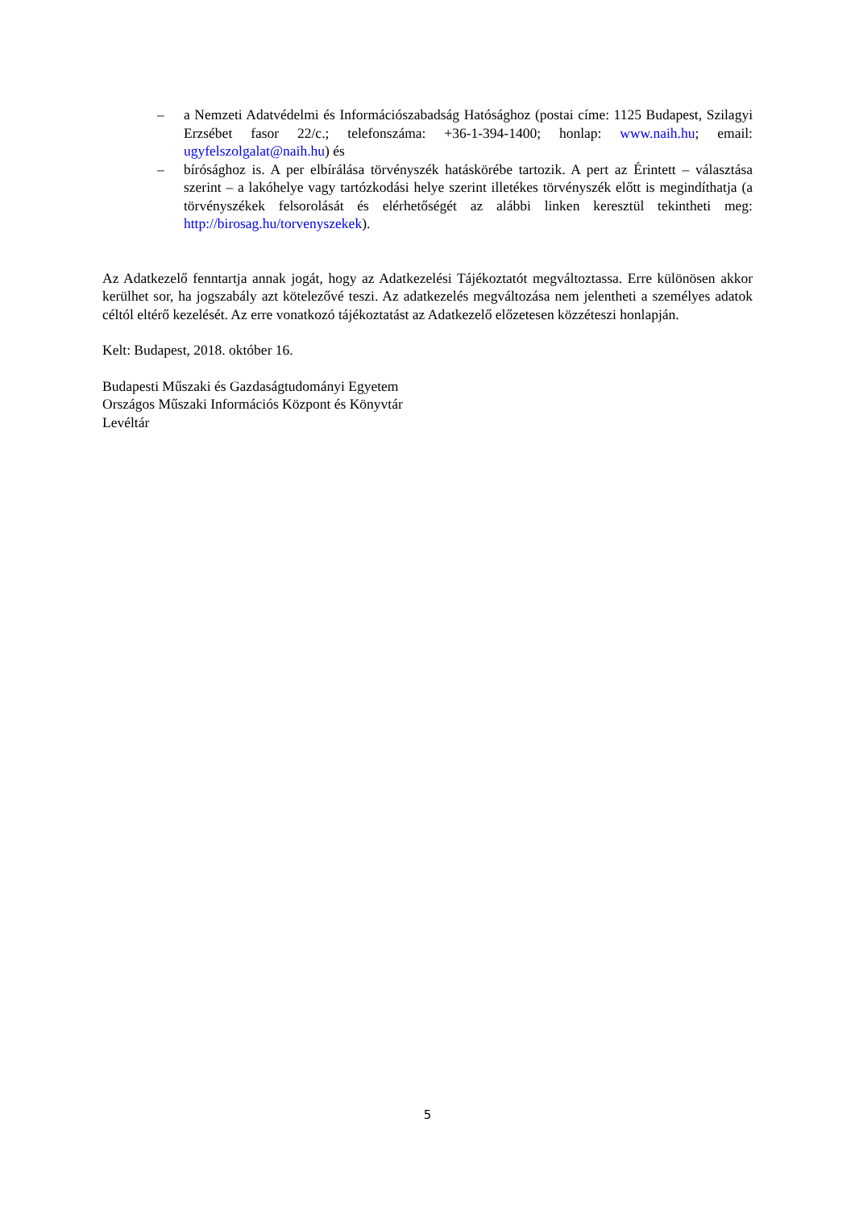– a Nemzeti Adatvédelmi és Információszabadság Hatósághoz (postai címe: 1125 Budapest, Szilagyi Erzsébet fasor 22/c.; telefonszáma: +36-1-394-1400; honlap: www.naih.hu; email: ugyfelszolgalat@naih.hu) és
– bírósághoz is. A per elbírálása törvényszék hatáskörébe tartozik. A pert az Érintett – választása szerint – a lakóhelye vagy tartózkodási helye szerint illetékes törvényszék előtt is megindíthatja (a törvényszékek felsorolását és elérhetőségét az alábbi linken keresztül tekintheti meg: http://birosag.hu/torvenyszekek).
Az Adatkezelő fenntartja annak jogát, hogy az Adatkezelési Tájékoztatót megváltoztassa. Erre különösen akkor kerülhet sor, ha jogszabály azt kötelezővé teszi. Az adatkezelés megváltozása nem jelentheti a személyes adatok céltól eltérő kezelését. Az erre vonatkozó tájékoztatást az Adatkezelő előzetesen közzéteszi honlapján.
Kelt: Budapest, 2018. október 16.
Budapesti Műszaki és Gazdaságtudományi Egyetem
Országos Műszaki Információs Központ és Könyvtár
Levéltár
5